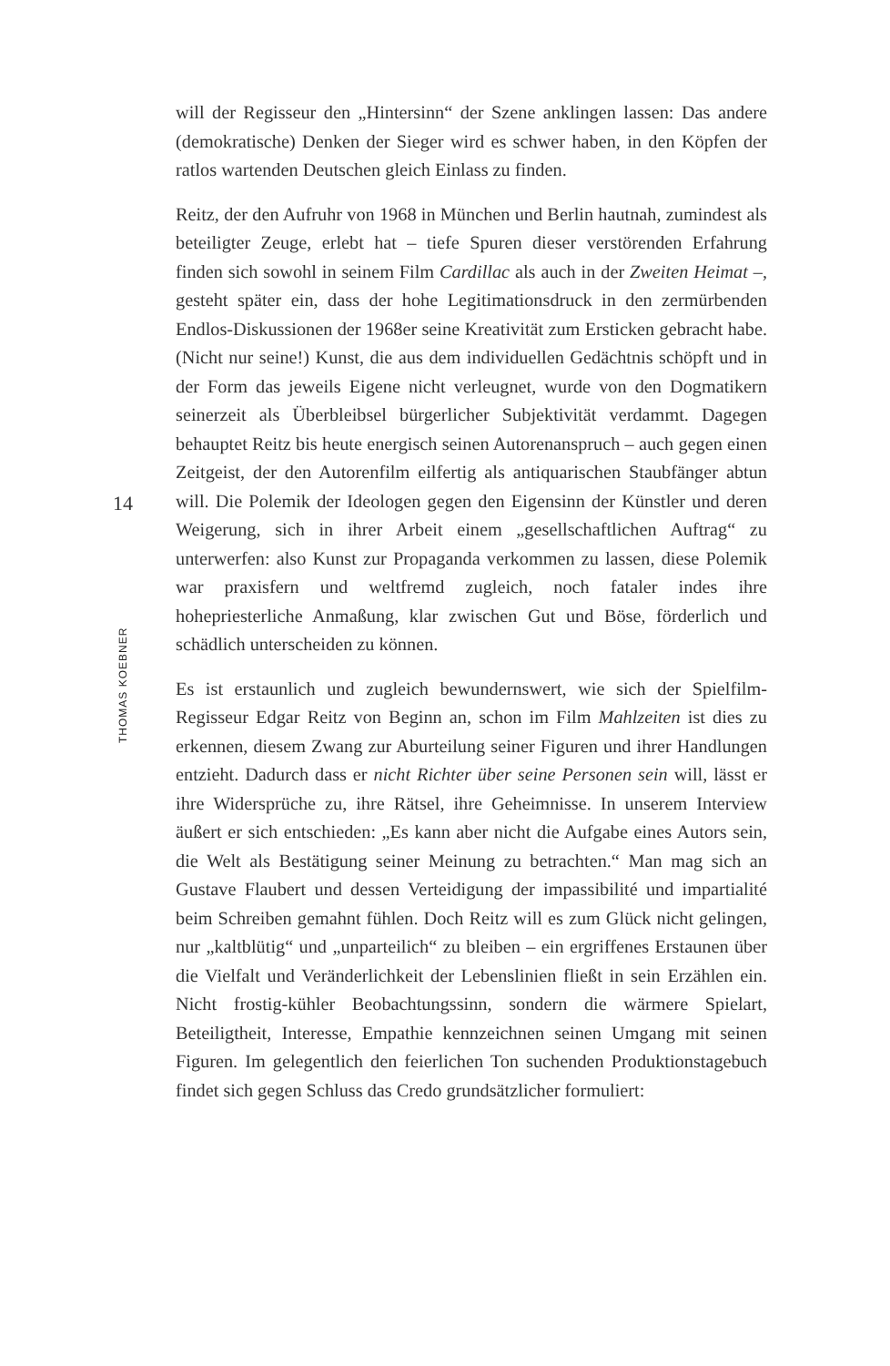will der Regisseur den „Hintersinn“ der Szene anklingen lassen: Das andere (demokratische) Denken der Sieger wird es schwer haben, in den Köpfen der ratlos wartenden Deutschen gleich Einlass zu finden.
Reitz, der den Aufruhr von 1968 in München und Berlin hautnah, zumindest als beteiligter Zeuge, erlebt hat – tiefe Spuren dieser verstörenden Erfahrung finden sich sowohl in seinem Film Cardillac als auch in der Zweiten Heimat –, gesteht später ein, dass der hohe Legitimationsdruck in den zermürbenden Endlos-Diskussionen der 1968er seine Kreativität zum Ersticken gebracht habe. (Nicht nur seine!) Kunst, die aus dem individuellen Gedächtnis schöpft und in der Form das jeweils Eigene nicht verleugnet, wurde von den Dogmatikern seinerzeit als Überbleibsel bürgerlicher Subjektivität verdammt. Dagegen behauptet Reitz bis heute energisch seinen Autorenanspruch – auch gegen einen Zeitgeist, der den Autorenfilm eilfertig als antiquarischen Staubfänger abtun will. Die Polemik der Ideologen gegen den Eigensinn der Künstler und deren Weigerung, sich in ihrer Arbeit einem „gesellschaftlichen Auftrag“ zu unterwerfen: also Kunst zur Propaganda verkommen zu lassen, diese Polemik war praxisfern und weltfremd zugleich, noch fataler indes ihre hohepriesterliche Anmaßung, klar zwischen Gut und Böse, förderlich und schädlich unterscheiden zu können.
Es ist erstaunlich und zugleich bewundernswert, wie sich der Spielfilm-Regisseur Edgar Reitz von Beginn an, schon im Film Mahlzeiten ist dies zu erkennen, diesem Zwang zur Aburteilung seiner Figuren und ihrer Handlungen entzieht. Dadurch dass er nicht Richter über seine Personen sein will, lässt er ihre Widersprüche zu, ihre Rätsel, ihre Geheimnisse. In unserem Interview äußert er sich entschieden: „Es kann aber nicht die Aufgabe eines Autors sein, die Welt als Bestätigung seiner Meinung zu betrachten.“ Man mag sich an Gustave Flaubert und dessen Verteidigung der impassibilité und impartialité beim Schreiben gemahnt fühlen. Doch Reitz will es zum Glück nicht gelingen, nur „kaltblütig“ und „unparteilich“ zu bleiben – ein ergriffenes Erstaunen über die Vielfalt und Veränderlichkeit der Lebenslinien fließt in sein Erzählen ein. Nicht frostig-kühler Beobachtungssinn, sondern die wärmere Spielart, Beteiligtheit, Interesse, Empathie kennzeichnen seinen Umgang mit seinen Figuren. Im gelegentlich den feierlichen Ton suchenden Produktionstagebuch findet sich gegen Schluss das Credo grundsätzlicher formuliert:
14
THOMAS KOEBNER